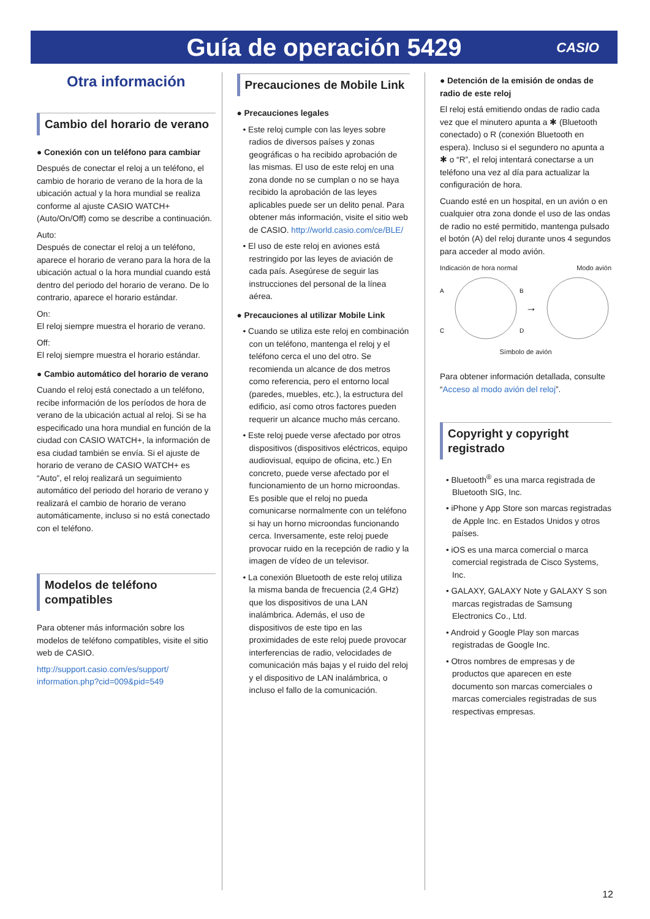Guía de operación 5429
CASIO
Otra información
Cambio del horario de verano
● Conexión con un teléfono para cambiar
Después de conectar el reloj a un teléfono, el cambio de horario de verano de la hora de la ubicación actual y la hora mundial se realiza conforme al ajuste CASIO WATCH+ (Auto/On/Off) como se describe a continuación.
Auto:
Después de conectar el reloj a un teléfono, aparece el horario de verano para la hora de la ubicación actual o la hora mundial cuando está dentro del periodo del horario de verano. De lo contrario, aparece el horario estándar.
On:
El reloj siempre muestra el horario de verano.
Off:
El reloj siempre muestra el horario estándar.
● Cambio automático del horario de verano
Cuando el reloj está conectado a un teléfono, recibe información de los períodos de hora de verano de la ubicación actual al reloj. Si se ha especificado una hora mundial en función de la ciudad con CASIO WATCH+, la información de esa ciudad también se envía. Si el ajuste de horario de verano de CASIO WATCH+ es “Auto”, el reloj realizará un seguimiento automático del periodo del horario de verano y realizará el cambio de horario de verano automáticamente, incluso si no está conectado con el teléfono.
Modelos de teléfono compatibles
Para obtener más información sobre los modelos de teléfono compatibles, visite el sitio web de CASIO.
http://support.casio.com/es/support/ information.php?cid=009&pid=549
Precauciones de Mobile Link
● Precauciones legales
• Este reloj cumple con las leyes sobre radios de diversos países y zonas geográficas o ha recibido aprobación de las mismas. El uso de este reloj en una zona donde no se cumplan o no se haya recibido la aprobación de las leyes aplicables puede ser un delito penal. Para obtener más información, visite el sitio web de CASIO. http://world.casio.com/ce/BLE/
• El uso de este reloj en aviones está restringido por las leyes de aviación de cada país. Asegúrese de seguir las instrucciones del personal de la línea aérea.
● Precauciones al utilizar Mobile Link
• Cuando se utiliza este reloj en combinación con un teléfono, mantenga el reloj y el teléfono cerca el uno del otro. Se recomienda un alcance de dos metros como referencia, pero el entorno local (paredes, muebles, etc.), la estructura del edificio, así como otros factores pueden requerir un alcance mucho más cercano.
• Este reloj puede verse afectado por otros dispositivos (dispositivos eléctricos, equipo audiovisual, equipo de oficina, etc.) En concreto, puede verse afectado por el funcionamiento de un horno microondas. Es posible que el reloj no pueda comunicarse normalmente con un teléfono si hay un horno microondas funcionando cerca. Inversamente, este reloj puede provocar ruido en la recepción de radio y la imagen de vídeo de un televisor.
• La conexión Bluetooth de este reloj utiliza la misma banda de frecuencia (2,4 GHz) que los dispositivos de una LAN inalámbrica. Además, el uso de dispositivos de este tipo en las proximidades de este reloj puede provocar interferencias de radio, velocidades de comunicación más bajas y el ruido del reloj y el dispositivo de LAN inalámbrica, o incluso el fallo de la comunicación.
● Detención de la emisión de ondas de radio de este reloj
El reloj está emitiendo ondas de radio cada vez que el minutero apunta a ✱ (Bluetooth conectado) o R (conexión Bluetooth en espera). Incluso si el segundero no apunta a ✱ o “R”, el reloj intentará conectarse a un teléfono una vez al día para actualizar la configuración de hora.
Cuando esté en un hospital, en un avión o en cualquier otra zona donde el uso de las ondas de radio no esté permitido, mantenga pulsado el botón (A) del reloj durante unos 4 segundos para acceder al modo avión.
Indicación de hora normal Modo avión
A
B
C
D
→
Símbolo de avión
Para obtener información detallada, consulte “Acceso al modo avión del reloj”.
Copyright y copyright registrado
• Bluetooth<sup>®</sup> es una marca registrada de Bluetooth SIG, Inc.
• iPhone y App Store son marcas registradas de Apple Inc. en Estados Unidos y otros países.
• iOS es una marca comercial o marca comercial registrada de Cisco Systems, Inc.
• GALAXY, GALAXY Note y GALAXY S son marcas registradas de Samsung Electronics Co., Ltd.
• Android y Google Play son marcas registradas de Google Inc.
• Otros nombres de empresas y de productos que aparecen en este documento son marcas comerciales o marcas comerciales registradas de sus respectivas empresas.
12